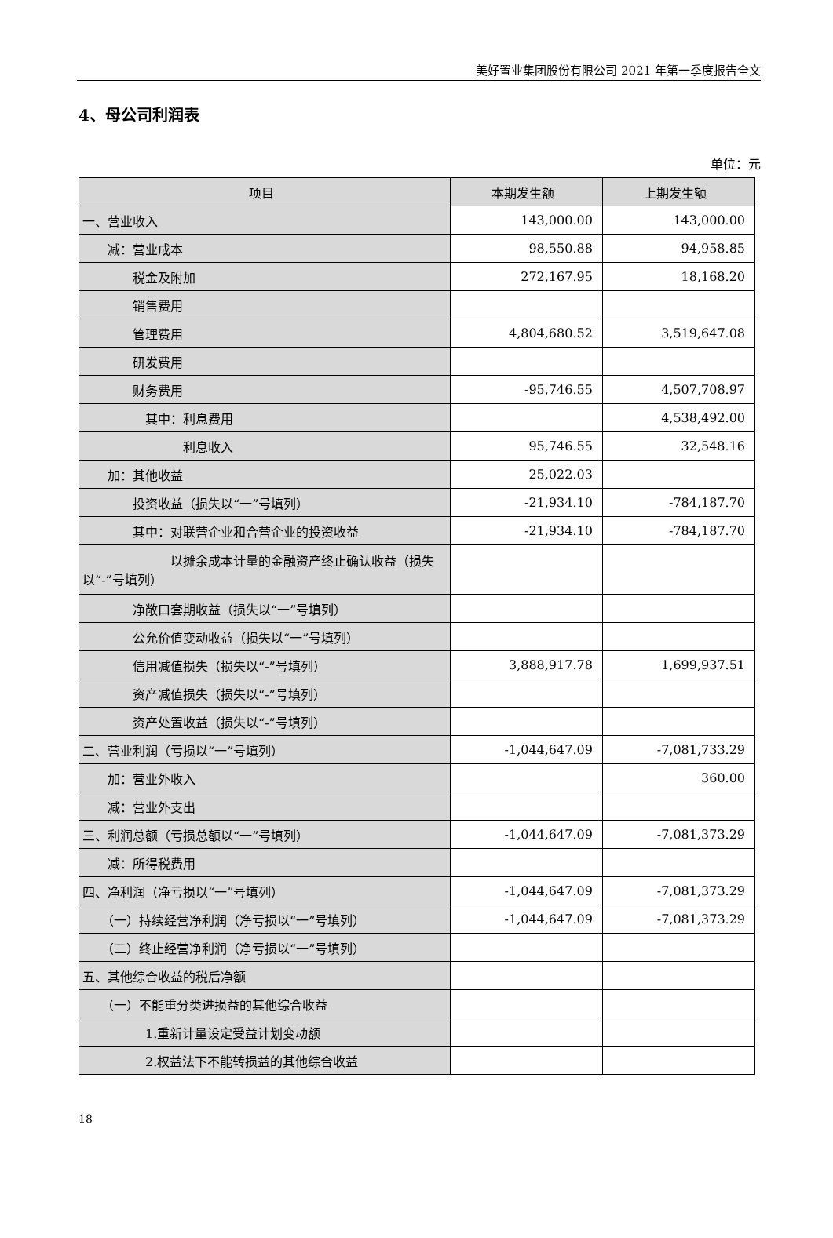美好置业集团股份有限公司 2021 年第一季度报告全文
4、母公司利润表
单位：元
| 项目 | 本期发生额 | 上期发生额 |
| --- | --- | --- |
| 一、营业收入 | 143,000.00 | 143,000.00 |
| 减：营业成本 | 98,550.88 | 94,958.85 |
| 税金及附加 | 272,167.95 | 18,168.20 |
| 销售费用 | | |
| 管理费用 | 4,804,680.52 | 3,519,647.08 |
| 研发费用 | | |
| 财务费用 | -95,746.55 | 4,507,708.97 |
| 其中：利息费用 | | 4,538,492.00 |
| 利息收入 | 95,746.55 | 32,548.16 |
| 加：其他收益 | 25,022.03 | |
| 投资收益（损失以“一”号填列） | -21,934.10 | -784,187.70 |
| 其中：对联营企业和合营企业的投资收益 | -21,934.10 | -784,187.70 |
| 以摊余成本计量的金融资产终止确认收益（损失以“-”号填列） | | |
| 净敞口套期收益（损失以“一”号填列） | | |
| 公允价值变动收益（损失以“一”号填列） | | |
| 信用减值损失（损失以“-”号填列） | 3,888,917.78 | 1,699,937.51 |
| 资产减值损失（损失以“-”号填列） | | |
| 资产处置收益（损失以“-”号填列） | | |
| 二、营业利润（亏损以“一”号填列） | -1,044,647.09 | -7,081,733.29 |
| 加：营业外收入 | | 360.00 |
| 减：营业外支出 | | |
| 三、利润总额（亏损总额以“一”号填列） | -1,044,647.09 | -7,081,373.29 |
| 减：所得税费用 | | |
| 四、净利润（净亏损以“一”号填列） | -1,044,647.09 | -7,081,373.29 |
| （一）持续经营净利润（净亏损以“一”号填列） | -1,044,647.09 | -7,081,373.29 |
| （二）终止经营净利润（净亏损以“一”号填列） | | |
| 五、其他综合收益的税后净额 | | |
| （一）不能重分类进损益的其他综合收益 | | |
| 1.重新计量设定受益计划变动额 | | |
| 2.权益法下不能转损益的其他综合收益 | | |
18